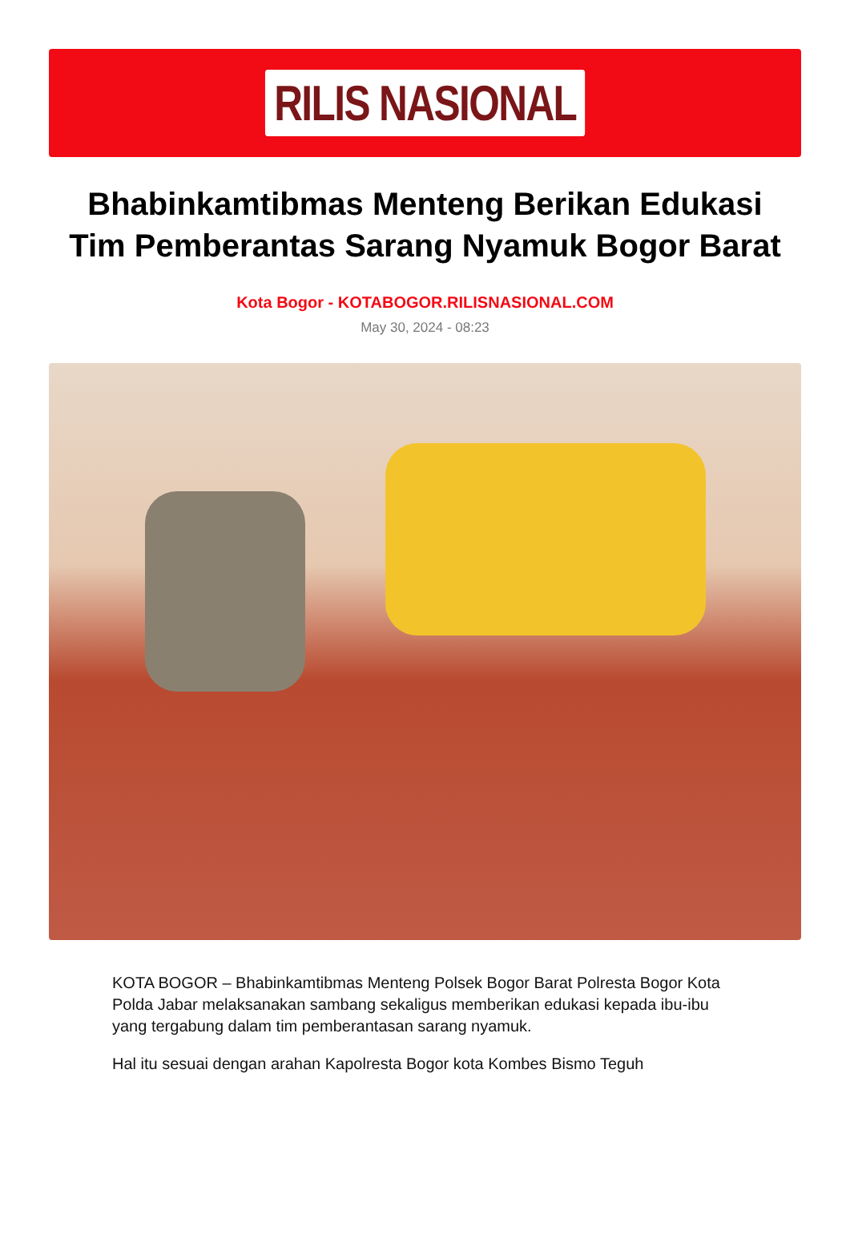RILIS NASIONAL
Bhabinkamtibmas Menteng Berikan Edukasi Tim Pemberantas Sarang Nyamuk Bogor Barat
Kota Bogor - KOTABOGOR.RILISNASIONAL.COM
May 30, 2024 - 08:23
KOTA BOGOR – Bhabinkamtibmas Menteng Polsek Bogor Barat Polresta Bogor Kota Polda Jabar melaksanakan sambang sekaligus memberikan edukasi kepada ibu-ibu yang tergabung dalam tim pemberantasan sarang nyamuk.
Hal itu sesuai dengan arahan Kapolresta Bogor kota Kombes Bismo Teguh